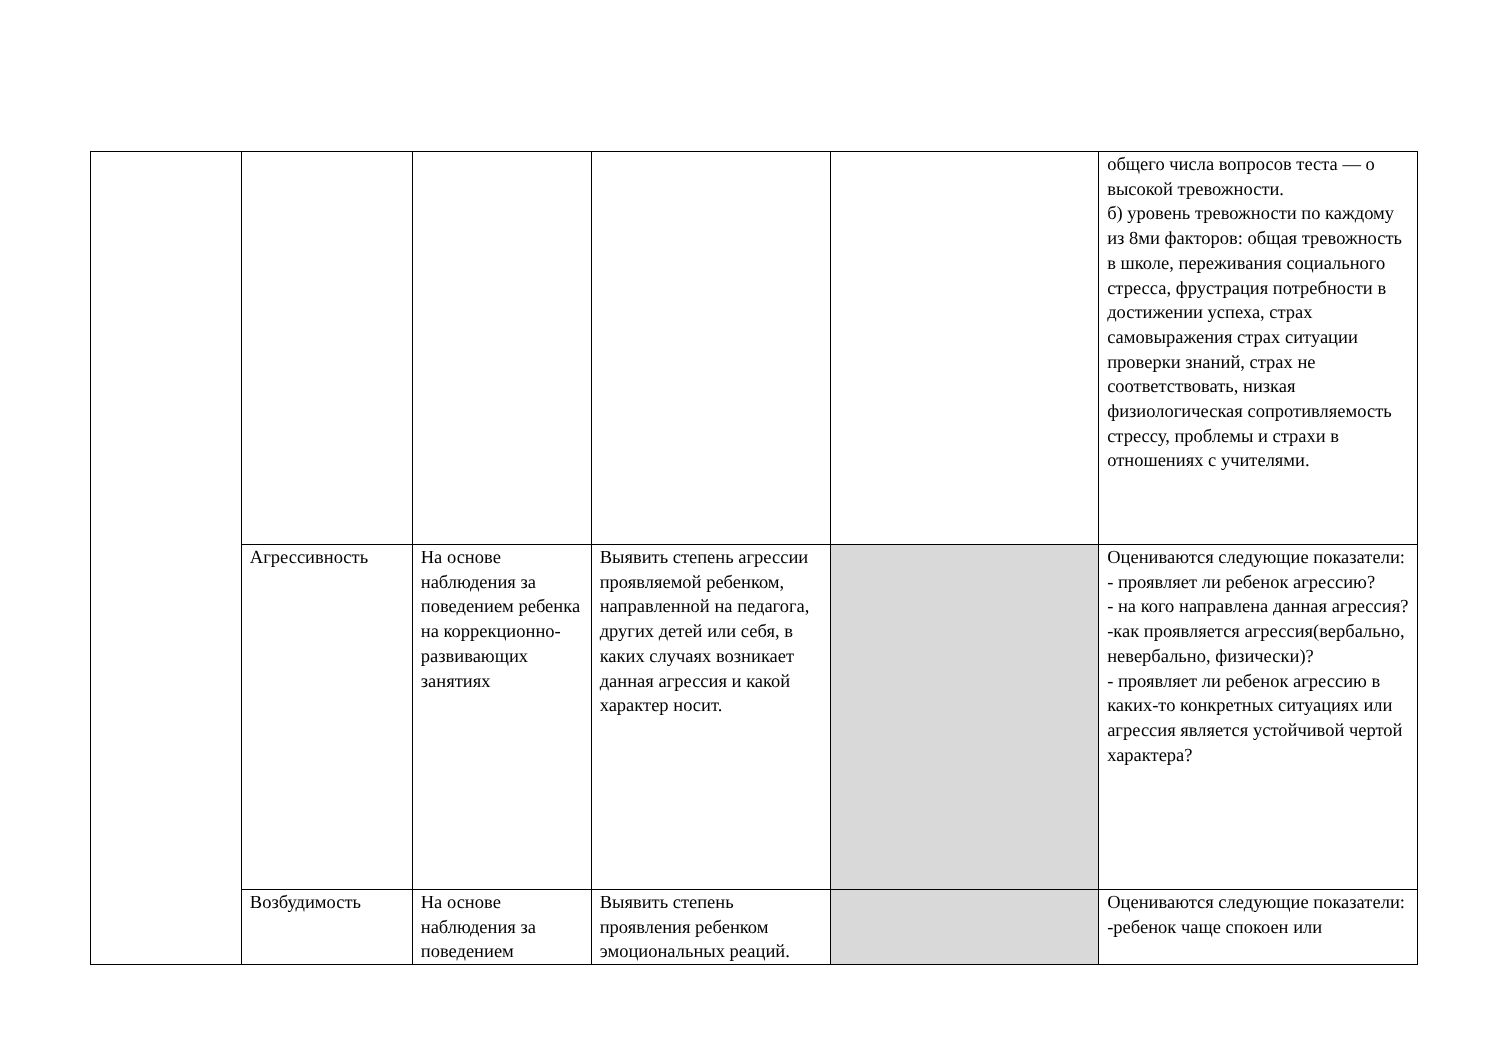| | | | | | общего числа вопросов теста — о высокой тревожности. б) уровень тревожности по каждому из 8ми факторов: общая тревожность в школе, переживания социального стресса, фрустрация потребности в достижении успеха, страх самовыражения страх ситуации проверки знаний, страх не соответствовать, низкая физиологическая сопротивляемость стрессу, проблемы и страхи в отношениях с учителями. |
| | Агрессивность | На основе наблюдения за поведением ребенка на коррекционно-развивающих занятиях | Выявить степень агрессии проявляемой ребенком, направленной на педагога, других детей или себя, в каких случаях возникает данная агрессия и какой характер носит. | | Оцениваются следующие показатели: - проявляет ли ребенок агрессию? - на кого направлена данная агрессия? -как проявляется агрессия(вербально, невербально, физически)? - проявляет ли ребенок агрессию в каких-то конкретных ситуациях или агрессия является устойчивой чертой характера? |
| | Возбудимость | На основе наблюдения за поведением | Выявить степень проявления ребенком эмоциональных реаций. | | Оцениваются следующие показатели: -ребенок чаще спокоен или |